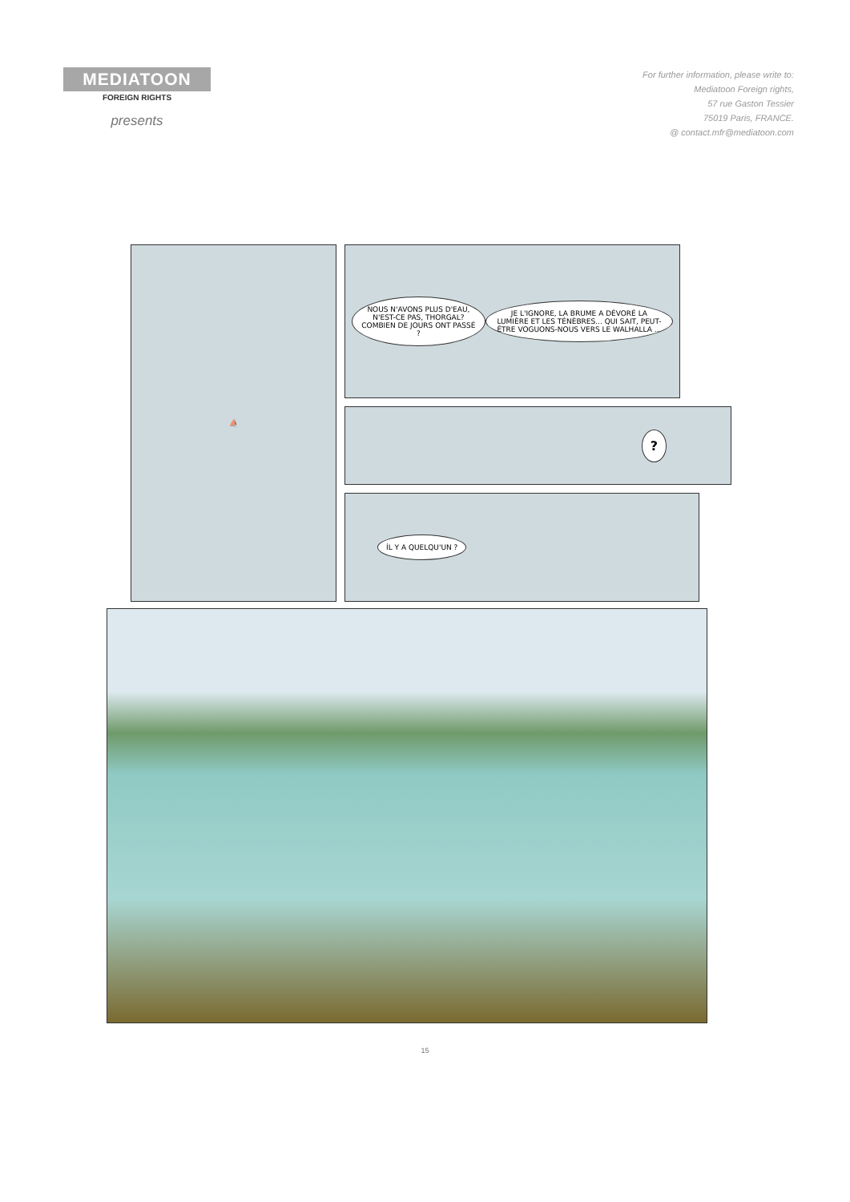MEDIATOON
FOREIGN RIGHTS
presents
For further information, please write to:
Mediatoon Foreign rights,
57 rue Gaston Tessier
75019 Paris, FRANCE.
@ contact.mfr@mediatoon.com
⛵
NOUS N'AVONS PLUS D'EAU, N'EST-CE PAS, THORGAL? COMBIEN DE JOURS ONT PASSÉ ? JE L'IGNORE, LA BRUME A DÉVORÉ LA LUMIÈRE ET LES TÉNÈBRES... QUI SAIT, PEUT-ÊTRE VOGUONS-NOUS VERS LE WALHALLA ...
?
ÍL Y A QUELQU'UN ?
15